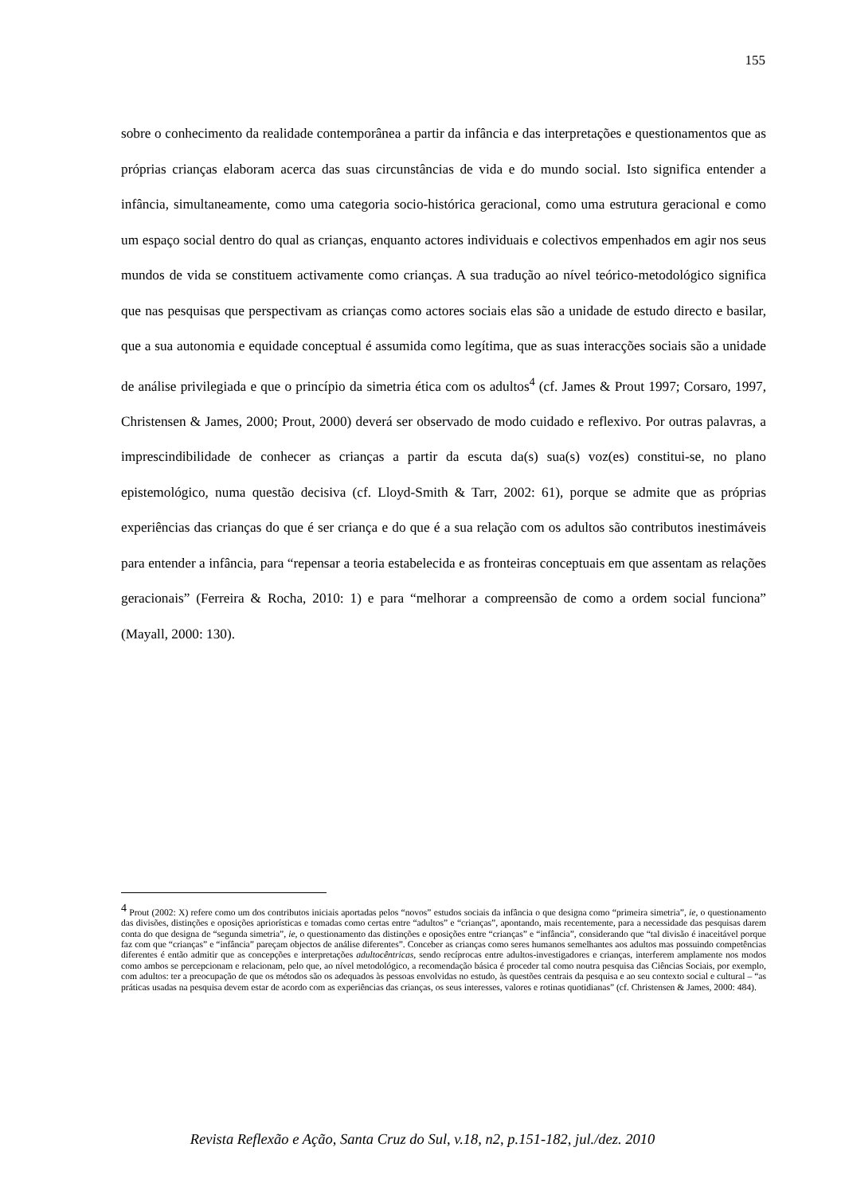155
sobre o conhecimento da realidade contemporânea a partir da infância e das interpretações e questionamentos que as próprias crianças elaboram acerca das suas circunstâncias de vida e do mundo social. Isto significa entender a infância, simultaneamente, como uma categoria socio-histórica geracional, como uma estrutura geracional e como um espaço social dentro do qual as crianças, enquanto actores individuais e colectivos empenhados em agir nos seus mundos de vida se constituem activamente como crianças. A sua tradução ao nível teórico-metodológico significa que nas pesquisas que perspectivam as crianças como actores sociais elas são a unidade de estudo directo e basilar, que a sua autonomia e equidade conceptual é assumida como legítima, que as suas interacções sociais são a unidade de análise privilegiada e que o princípio da simetria ética com os adultos<sup>4</sup> (cf. James & Prout 1997; Corsaro, 1997, Christensen & James, 2000; Prout, 2000) deverá ser observado de modo cuidado e reflexivo. Por outras palavras, a imprescindibilidade de conhecer as crianças a partir da escuta da(s) sua(s) voz(es) constitui-se, no plano epistemológico, numa questão decisiva (cf. Lloyd-Smith & Tarr, 2002: 61), porque se admite que as próprias experiências das crianças do que é ser criança e do que é a sua relação com os adultos são contributos inestimáveis para entender a infância, para “repensar a teoria estabelecida e as fronteiras conceptuais em que assentam as relações geracionais” (Ferreira & Rocha, 2010: 1) e para “melhorar a compreensão de como a ordem social funciona” (Mayall, 2000: 130).
<sup>4</sup> Prout (2002: X) refere como um dos contributos iniciais aportadas pelos “novos” estudos sociais da infância o que designa como “primeira simetria”, ie, o questionamento das divisões, distinções e oposições apriorísticas e tomadas como certas entre “adultos” e “crianças”, apontando, mais recentemente, para a necessidade das pesquisas darem conta do que designa de “segunda simetria”, ie, o questionamento das distinções e oposições entre “crianças” e “infância”, considerando que “tal divisão é inaceitável porque faz com que “crianças” e “infância” pareçam objectos de análise diferentes”. Conceber as crianças como seres humanos semelhantes aos adultos mas possuindo competências diferentes é então admitir que as concepções e interpretações adultocêntricas, sendo recíprocas entre adultos-investigadores e crianças, interferem amplamente nos modos como ambos se percepcionam e relacionam, pelo que, ao nível metodológico, a recomendação básica é proceder tal como noutra pesquisa das Ciências Sociais, por exemplo, com adultos: ter a preocupação de que os métodos são os adequados às pessoas envolvidas no estudo, às questões centrais da pesquisa e ao seu contexto social e cultural – “as práticas usadas na pesquisa devem estar de acordo com as experiências das crianças, os seus interesses, valores e rotinas quotidianas” (cf. Christensen & James, 2000: 484).
Revista Reflexão e Ação, Santa Cruz do Sul, v.18, n2, p.151-182, jul./dez. 2010